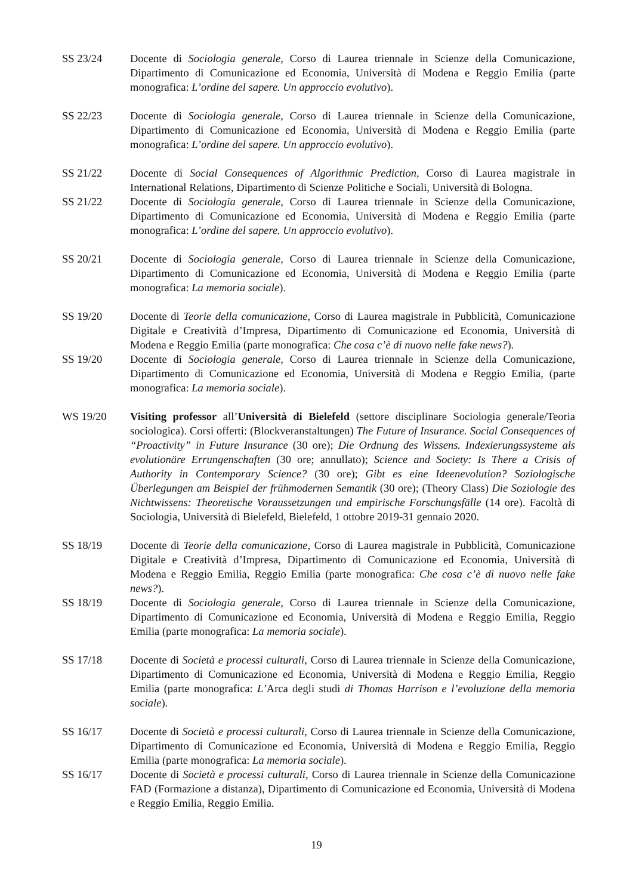SS 23/24 Docente di Sociologia generale, Corso di Laurea triennale in Scienze della Comunicazione, Dipartimento di Comunicazione ed Economia, Università di Modena e Reggio Emilia (parte monografica: L’ordine del sapere. Un approccio evolutivo).
SS 22/23 Docente di Sociologia generale, Corso di Laurea triennale in Scienze della Comunicazione, Dipartimento di Comunicazione ed Economia, Università di Modena e Reggio Emilia (parte monografica: L’ordine del sapere. Un approccio evolutivo).
SS 21/22 Docente di Social Consequences of Algorithmic Prediction, Corso di Laurea magistrale in International Relations, Dipartimento di Scienze Politiche e Sociali, Università di Bologna.
SS 21/22 Docente di Sociologia generale, Corso di Laurea triennale in Scienze della Comunicazione, Dipartimento di Comunicazione ed Economia, Università di Modena e Reggio Emilia (parte monografica: L’ordine del sapere. Un approccio evolutivo).
SS 20/21 Docente di Sociologia generale, Corso di Laurea triennale in Scienze della Comunicazione, Dipartimento di Comunicazione ed Economia, Università di Modena e Reggio Emilia (parte monografica: La memoria sociale).
SS 19/20 Docente di Teorie della comunicazione, Corso di Laurea magistrale in Pubblicità, Comunicazione Digitale e Creatività d’Impresa, Dipartimento di Comunicazione ed Economia, Università di Modena e Reggio Emilia (parte monografica: Che cosa c’è di nuovo nelle fake news?).
SS 19/20 Docente di Sociologia generale, Corso di Laurea triennale in Scienze della Comunicazione, Dipartimento di Comunicazione ed Economia, Università di Modena e Reggio Emilia, (parte monografica: La memoria sociale).
WS 19/20 Visiting professor all’Università di Bielefeld (settore disciplinare Sociologia generale/Teoria sociologica). Corsi offerti: (Blockveranstaltungen) The Future of Insurance. Social Consequences of “Proactivity” in Future Insurance (30 ore); Die Ordnung des Wissens. Indexierungssysteme als evolutionäre Errungenschaften (30 ore; annullato); Science and Society: Is There a Crisis of Authority in Contemporary Science? (30 ore); Gibt es eine Ideenevolution? Soziologische Überlegungen am Beispiel der frühmodernen Semantik (30 ore); (Theory Class) Die Soziologie des Nichtwissens: Theoretische Voraussetzungen und empirische Forschungsfälle (14 ore). Facoltà di Sociologia, Università di Bielefeld, Bielefeld, 1 ottobre 2019-31 gennaio 2020.
SS 18/19 Docente di Teorie della comunicazione, Corso di Laurea magistrale in Pubblicità, Comunicazione Digitale e Creatività d’Impresa, Dipartimento di Comunicazione ed Economia, Università di Modena e Reggio Emilia, Reggio Emilia (parte monografica: Che cosa c’è di nuovo nelle fake news?).
SS 18/19 Docente di Sociologia generale, Corso di Laurea triennale in Scienze della Comunicazione, Dipartimento di Comunicazione ed Economia, Università di Modena e Reggio Emilia, Reggio Emilia (parte monografica: La memoria sociale).
SS 17/18 Docente di Società e processi culturali, Corso di Laurea triennale in Scienze della Comunicazione, Dipartimento di Comunicazione ed Economia, Università di Modena e Reggio Emilia, Reggio Emilia (parte monografica: L’Arca degli studi di Thomas Harrison e l’evoluzione della memoria sociale).
SS 16/17 Docente di Società e processi culturali, Corso di Laurea triennale in Scienze della Comunicazione, Dipartimento di Comunicazione ed Economia, Università di Modena e Reggio Emilia, Reggio Emilia (parte monografica: La memoria sociale).
SS 16/17 Docente di Società e processi culturali, Corso di Laurea triennale in Scienze della Comunicazione FAD (Formazione a distanza), Dipartimento di Comunicazione ed Economia, Università di Modena e Reggio Emilia, Reggio Emilia.
19